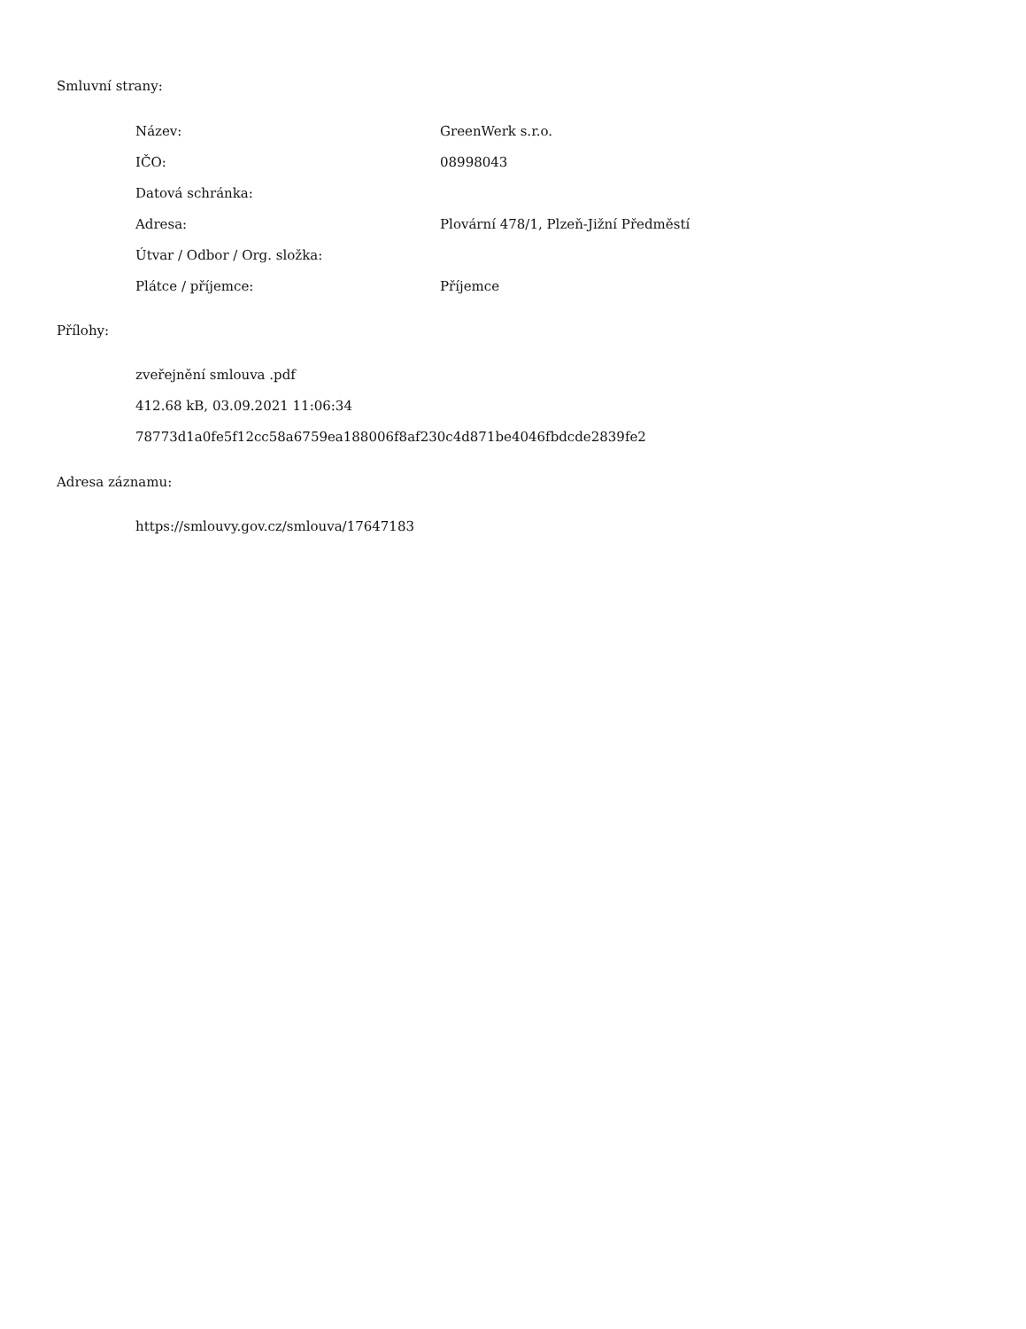Smluvní strany:
| Název: | GreenWerk s.r.o. |
| IČO: | 08998043 |
| Datová schránka: | |
| Adresa: | Plovární 478/1, Plzeň-Jižní Předměstí |
| Útvar / Odbor / Org. složka: | |
| Plátce / příjemce: | Příjemce |
Přílohy:
zveřejnění smlouva .pdf
412.68 kB, 03.09.2021 11:06:34
78773d1a0fe5f12cc58a6759ea188006f8af230c4d871be4046fbdcde2839fe2
Adresa záznamu:
https://smlouvy.gov.cz/smlouva/17647183